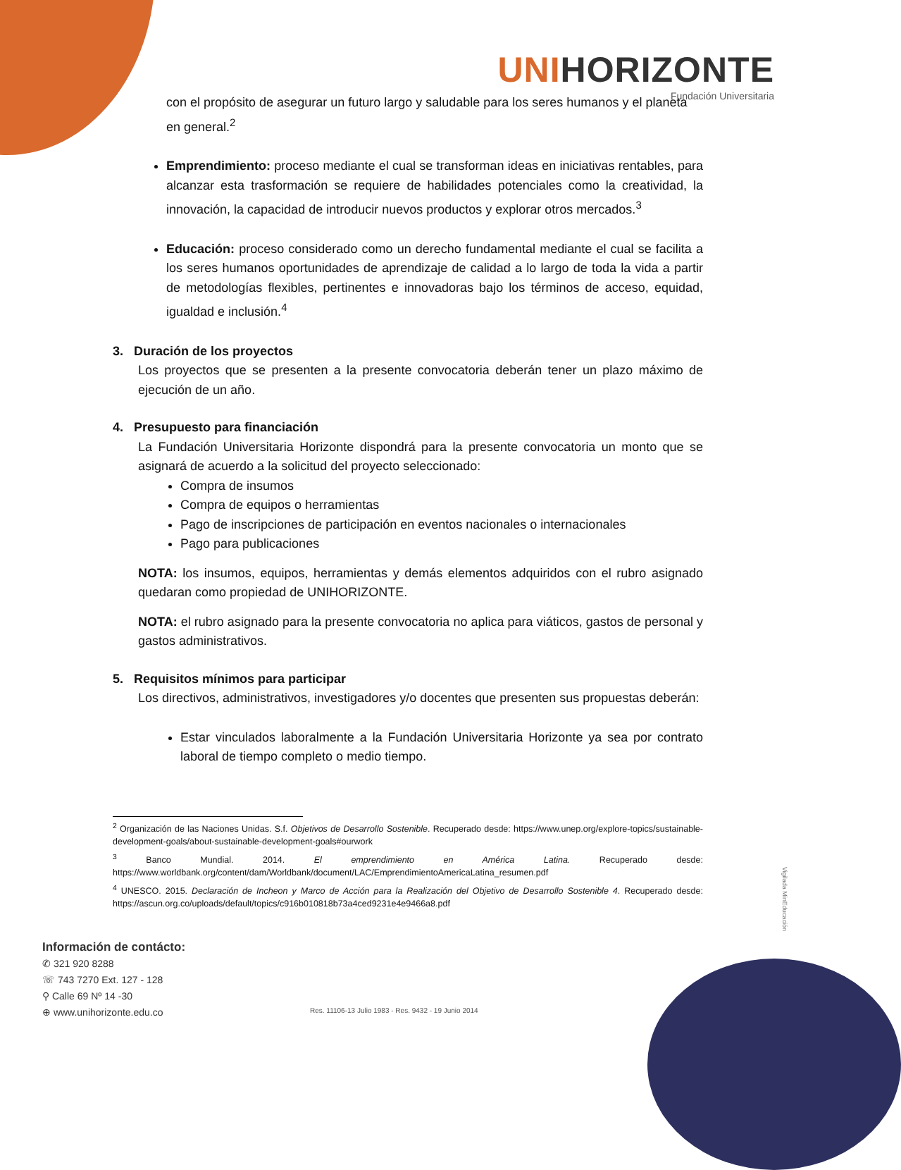UNIHORIZONTE
Fundación Universitaria
con el propósito de asegurar un futuro largo y saludable para los seres humanos y el planeta en general.<sup>2</sup>
Emprendimiento: proceso mediante el cual se transforman ideas en iniciativas rentables, para alcanzar esta trasformación se requiere de habilidades potenciales como la creatividad, la innovación, la capacidad de introducir nuevos productos y explorar otros mercados.<sup>3</sup>
Educación: proceso considerado como un derecho fundamental mediante el cual se facilita a los seres humanos oportunidades de aprendizaje de calidad a lo largo de toda la vida a partir de metodologías flexibles, pertinentes e innovadoras bajo los términos de acceso, equidad, igualdad e inclusión.<sup>4</sup>
3. Duración de los proyectos
Los proyectos que se presenten a la presente convocatoria deberán tener un plazo máximo de ejecución de un año.
4. Presupuesto para financiación
La Fundación Universitaria Horizonte dispondrá para la presente convocatoria un monto que se asignará de acuerdo a la solicitud del proyecto seleccionado:
Compra de insumos
Compra de equipos o herramientas
Pago de inscripciones de participación en eventos nacionales o internacionales
Pago para publicaciones
NOTA: los insumos, equipos, herramientas y demás elementos adquiridos con el rubro asignado quedaran como propiedad de UNIHORIZONTE.
NOTA: el rubro asignado para la presente convocatoria no aplica para viáticos, gastos de personal y gastos administrativos.
5. Requisitos mínimos para participar
Los directivos, administrativos, investigadores y/o docentes que presenten sus propuestas deberán:
Estar vinculados laboralmente a la Fundación Universitaria Horizonte ya sea por contrato laboral de tiempo completo o medio tiempo.
<sup>2</sup> Organización de las Naciones Unidas. S.f. Objetivos de Desarrollo Sostenible. Recuperado desde: https://www.unep.org/explore-topics/sustainable-development-goals/about-sustainable-development-goals#ourwork
<sup>3</sup> Banco Mundial. 2014. El emprendimiento en América Latina. Recuperado desde: https://www.worldbank.org/content/dam/Worldbank/document/LAC/EmprendimientoAmericaLatina_resumen.pdf
<sup>4</sup> UNESCO. 2015. Declaración de Incheon y Marco de Acción para la Realización del Objetivo de Desarrollo Sostenible 4. Recuperado desde: https://ascun.org.co/uploads/default/topics/c916b010818b73a4ced9231e4e9466a8.pdf
Información de contácto:
✆ 321 920 8288
☏ 743 7270 Ext. 127 - 128
⚲ Calle 69 Nº 14 -30
⊕ www.unihorizonte.edu.co
Res. 11106-13 Julio 1983 - Res. 9432 - 19 Junio 2014
Vigilada MinEducación